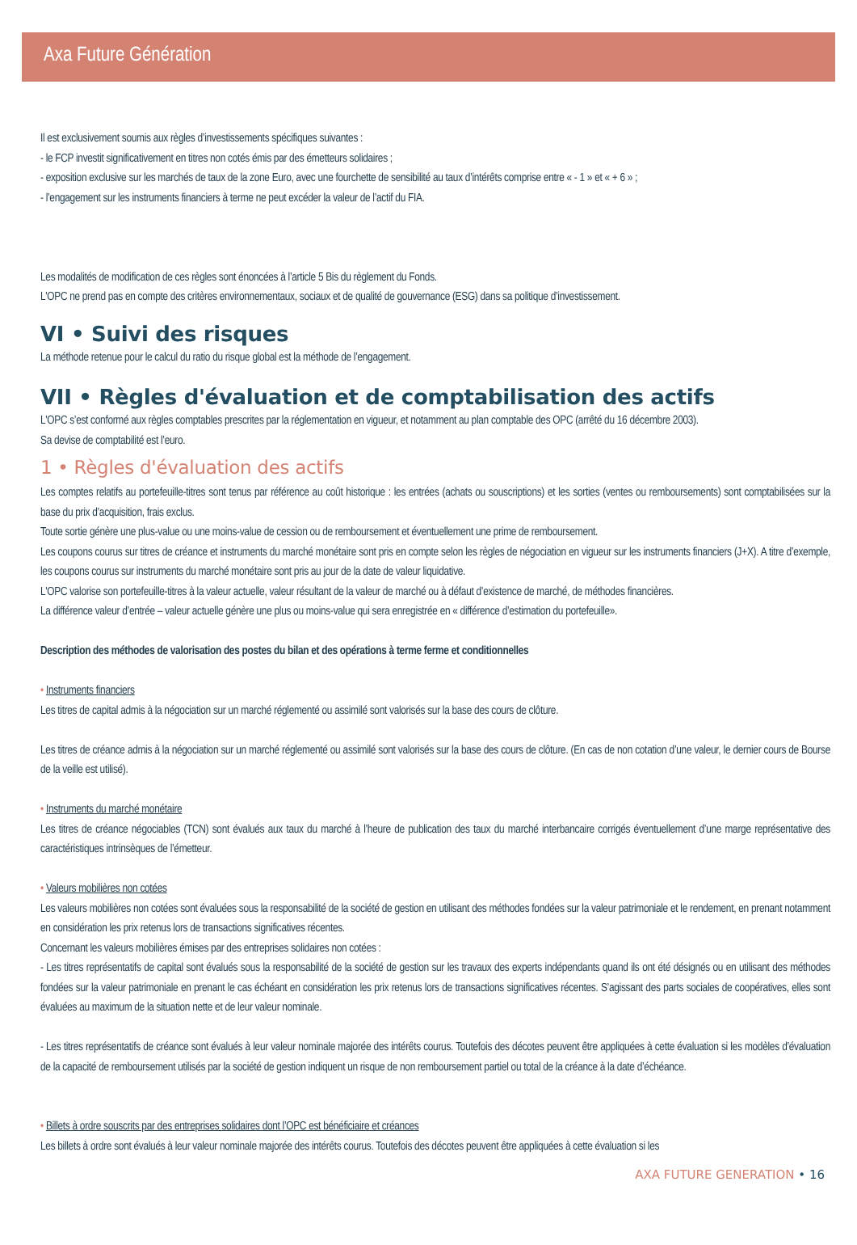Axa Future Génération
Il est exclusivement soumis aux règles d’investissements spécifiques suivantes :
- le FCP investit significativement en titres non cotés émis par des émetteurs solidaires ;
- exposition exclusive sur les marchés de taux de la zone Euro, avec une fourchette de sensibilité au taux d’intérêts comprise entre « - 1 » et « + 6 » ;
- l’engagement sur les instruments financiers à terme ne peut excéder la valeur de l’actif du FIA.
Les modalités de modification de ces règles sont énoncées à l’article 5 Bis du règlement du Fonds.
L'OPC ne prend pas en compte des critères environnementaux, sociaux et de qualité de gouvernance (ESG) dans sa politique d’investissement.
VI • Suivi des risques
La méthode retenue pour le calcul du ratio du risque global est la méthode de l’engagement.
VII • Règles d'évaluation et de comptabilisation des actifs
L'OPC s’est conformé aux règles comptables prescrites par la réglementation en vigueur, et notamment au plan comptable des OPC (arrêté du 16 décembre 2003).
Sa devise de comptabilité est l’euro.
1 • Règles d'évaluation des actifs
Les comptes relatifs au portefeuille-titres sont tenus par référence au coût historique : les entrées (achats ou souscriptions) et les sorties (ventes ou remboursements) sont comptabilisées sur la base du prix d’acquisition, frais exclus.
Toute sortie génère une plus-value ou une moins-value de cession ou de remboursement et éventuellement une prime de remboursement.
Les coupons courus sur titres de créance et instruments du marché monétaire sont pris en compte selon les règles de négociation en vigueur sur les instruments financiers (J+X). A titre d’exemple, les coupons courus sur instruments du marché monétaire sont pris au jour de la date de valeur liquidative.
L'OPC valorise son portefeuille-titres à la valeur actuelle, valeur résultant de la valeur de marché ou à défaut d’existence de marché, de méthodes financières.
La différence valeur d’entrée – valeur actuelle génère une plus ou moins-value qui sera enregistrée en « différence d’estimation du portefeuille».
Description des méthodes de valorisation des postes du bilan et des opérations à terme ferme et conditionnelles
• Instruments financiers
Les titres de capital admis à la négociation sur un marché réglementé ou assimilé sont valorisés sur la base des cours de clôture.
Les titres de créance admis à la négociation sur un marché réglementé ou assimilé sont valorisés sur la base des cours de clôture. (En cas de non cotation d’une valeur, le dernier cours de Bourse de la veille est utilisé).
• Instruments du marché monétaire
Les titres de créance négociables (TCN) sont évalués aux taux du marché à l’heure de publication des taux du marché interbancaire corrigés éventuellement d’une marge représentative des caractéristiques intrinsèques de l’émetteur.
• Valeurs mobilières non cotées
Les valeurs mobilières non cotées sont évaluées sous la responsabilité de la société de gestion en utilisant des méthodes fondées sur la valeur patrimoniale et le rendement, en prenant notamment en considération les prix retenus lors de transactions significatives récentes.
Concernant les valeurs mobilières émises par des entreprises solidaires non cotées :
- Les titres représentatifs de capital sont évalués sous la responsabilité de la société de gestion sur les travaux des experts indépendants quand ils ont été désignés ou en utilisant des méthodes fondées sur la valeur patrimoniale en prenant le cas échéant en considération les prix retenus lors de transactions significatives récentes. S’agissant des parts sociales de coopératives, elles sont évaluées au maximum de la situation nette et de leur valeur nominale.
- Les titres représentatifs de créance sont évalués à leur valeur nominale majorée des intérêts courus. Toutefois des décotes peuvent être appliquées à cette évaluation si les modèles d’évaluation de la capacité de remboursement utilisés par la société de gestion indiquent un risque de non remboursement partiel ou total de la créance à la date d’échéance.
• Billets à ordre souscrits par des entreprises solidaires dont l’OPC est bénéficiaire et créances
Les billets à ordre sont évalués à leur valeur nominale majorée des intérêts courus. Toutefois des décotes peuvent être appliquées à cette évaluation si les
AXA FUTURE GENERATION • 16